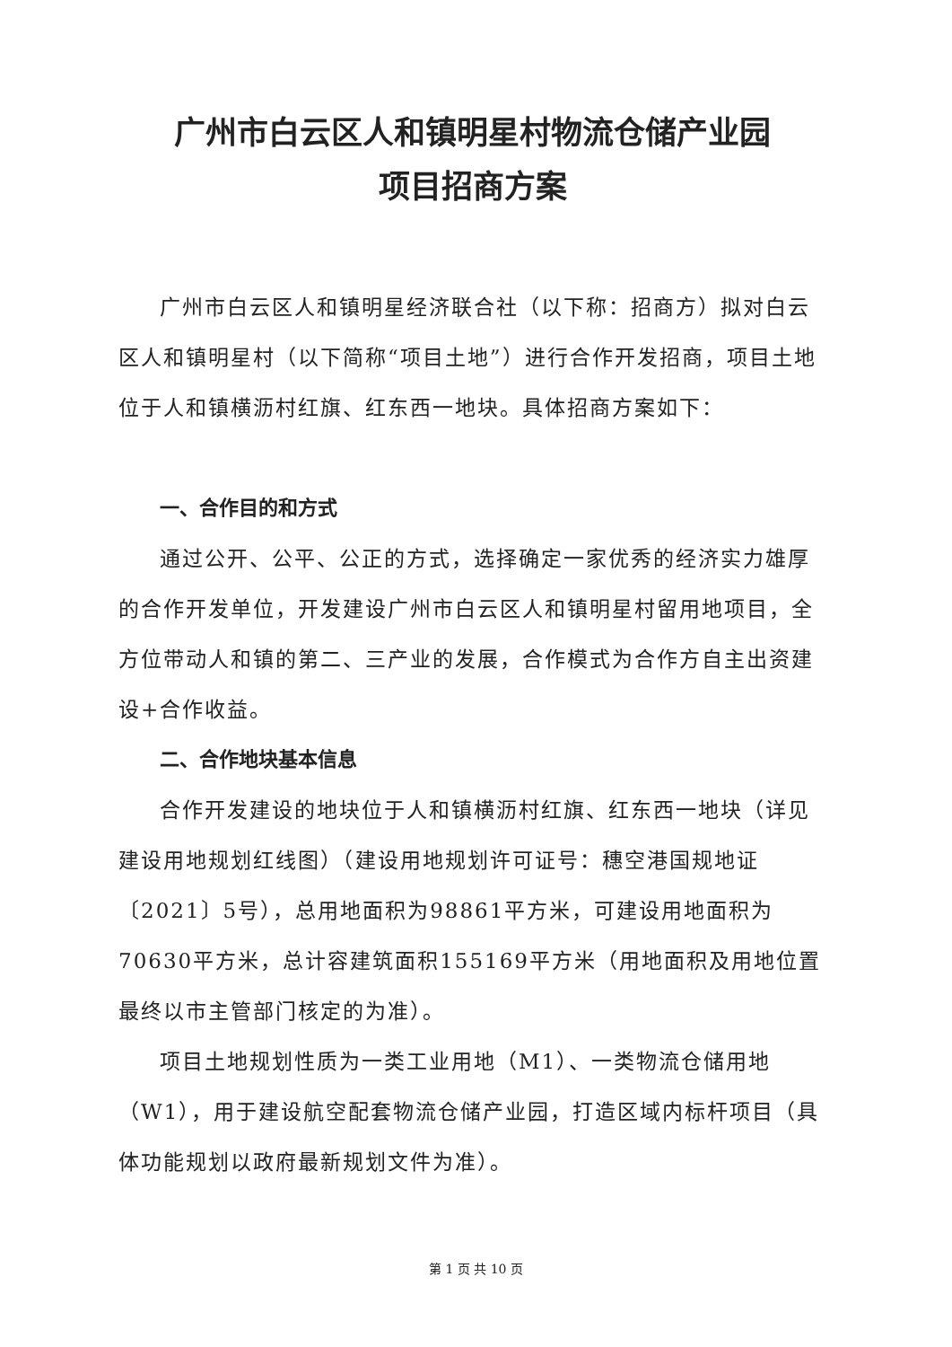广州市白云区人和镇明星村物流仓储产业园
项目招商方案
广州市白云区人和镇明星经济联合社（以下称：招商方）拟对白云区人和镇明星村（以下简称“项目土地”）进行合作开发招商，项目土地位于人和镇横沥村红旗、红东西一地块。具体招商方案如下：
一、合作目的和方式
通过公开、公平、公正的方式，选择确定一家优秀的经济实力雄厚的合作开发单位，开发建设广州市白云区人和镇明星村留用地项目，全方位带动人和镇的第二、三产业的发展，合作模式为合作方自主出资建设+合作收益。
二、合作地块基本信息
合作开发建设的地块位于人和镇横沥村红旗、红东西一地块（详见建设用地规划红线图）（建设用地规划许可证号：穗空港国规地证〔2021〕5号），总用地面积为98861平方米，可建设用地面积为70630平方米，总计容建筑面积155169平方米（用地面积及用地位置最终以市主管部门核定的为准）。
项目土地规划性质为一类工业用地（M1）、一类物流仓储用地（W1），用于建设航空配套物流仓储产业园，打造区域内标杆项目（具体功能规划以政府最新规划文件为准）。
第 1 页 共 10 页